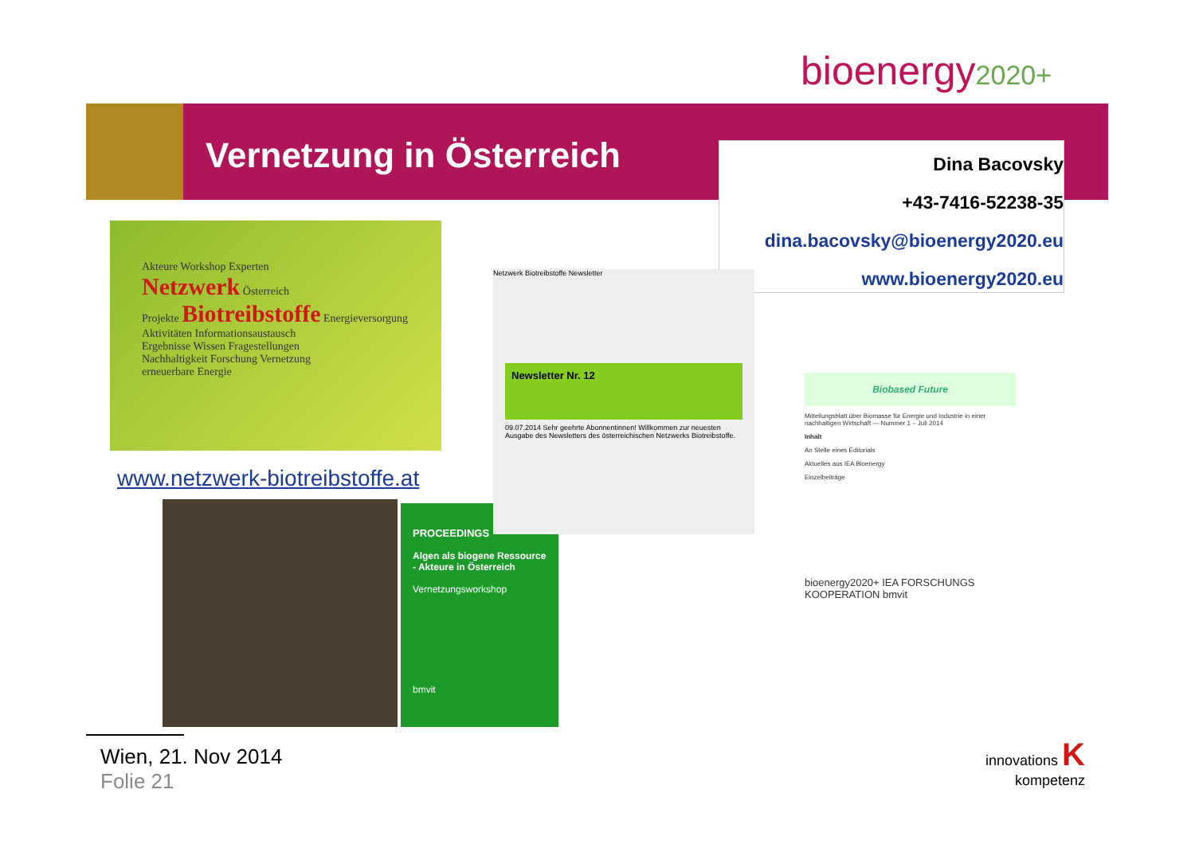bioenergy2020+
Vernetzung in Österreich
Dina Bacovsky
+43-7416-52238-35
dina.bacovsky@bioenergy2020.eu
www.bioenergy2020.eu
Akteure Workshop Experten
Netzwerk Österreich
Projekte Biotreibstoffe Energieversorgung
Aktivitäten Informationsaustausch
Ergebnisse Wissen Fragestellungen
Nachhaltigkeit Forschung Vernetzung
erneuerbare Energie
www.netzwerk-biotreibstoffe.at
PROCEEDINGS
Algen als biogene Ressource - Akteure in Österreich
Vernetzungsworkshop
bmvit
Netzwerk Biotreibstoffe Newsletter
Newsletter Nr. 12
09.07.2014 Sehr geehrte Abonnentinnen! Willkommen zur neuesten Ausgabe des Newsletters des österreichischen Netzwerks Biotreibstoffe.
Biobased Future
Mitteilungsblatt über Biomasse für Energie und Industrie in einer nachhaltigen Wirtschaft — Nummer 1 – Juli 2014
Inhalt
An Stelle eines Editorials
Aktuelles aus IEA Bioenergy
Einzelbeiträge
bioenergy2020+ IEA FORSCHUNGS KOOPERATION bmvit
Wien, 21. Nov 2014
Folie 21
innovations K
kompetenz